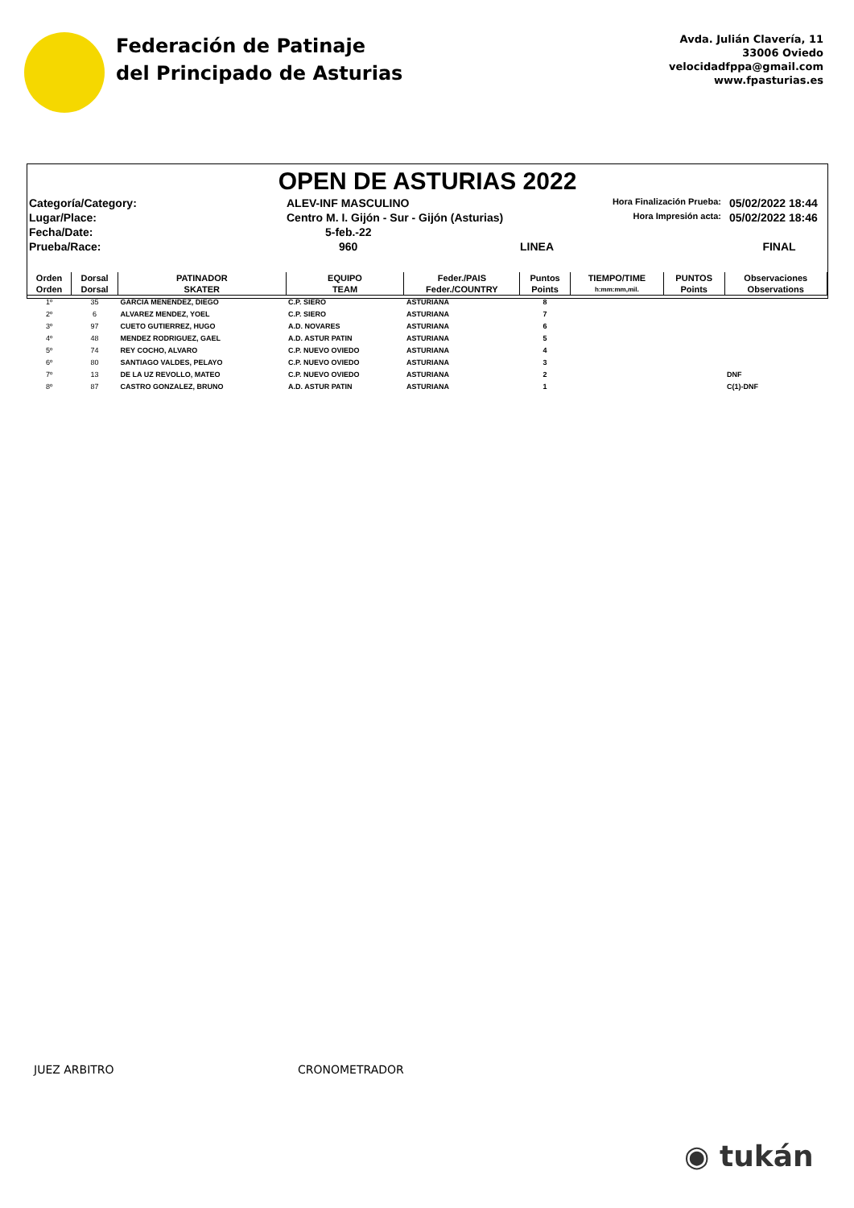Federación de Patinaje
del Principado de Asturias
Avda. Julián Clavería, 11
33006 Oviedo
velocidadfppa@gmail.com
www.fpasturias.es
OPEN DE ASTURIAS 2022
Categoría/Category:
ALEV-INF MASCULINO
Hora Finalización Prueba:
05/02/2022 18:44
Lugar/Place:
Centro M. I. Gijón - Sur - Gijón (Asturias)
Hora Impresión acta:
05/02/2022 18:46
Fecha/Date:
5-feb.-22
Prueba/Race:
960
LINEA
FINAL
| Orden | Dorsal | PATINADOR | EQUIPO | Feder./PAIS | Puntos | TIEMPO/TIME | PUNTOS | Observaciones |
| --- | --- | --- | --- | --- | --- | --- | --- | --- |
| Orden | Dorsal | SKATER | TEAM | Feder./COUNTRY | Points | h:mm:mm,mil. | Points | Observations |
| 1º | 35 | GARCIA MENENDEZ, DIEGO | C.P. SIERO | ASTURIANA | 8 | | | |
| 2º | 6 | ALVAREZ MENDEZ, YOEL | C.P. SIERO | ASTURIANA | 7 | | | |
| 3º | 97 | CUETO GUTIERREZ, HUGO | A.D. NOVARES | ASTURIANA | 6 | | | |
| 4º | 48 | MENDEZ RODRIGUEZ, GAEL | A.D. ASTUR PATIN | ASTURIANA | 5 | | | |
| 5º | 74 | REY COCHO, ALVARO | C.P. NUEVO OVIEDO | ASTURIANA | 4 | | | |
| 6º | 80 | SANTIAGO VALDES, PELAYO | C.P. NUEVO OVIEDO | ASTURIANA | 3 | | | |
| 7º | 13 | DE LA UZ REVOLLO, MATEO | C.P. NUEVO OVIEDO | ASTURIANA | 2 | | | DNF |
| 8º | 87 | CASTRO GONZALEZ, BRUNO | A.D. ASTUR PATIN | ASTURIANA | 1 | | | C(1)-DNF |
JUEZ ARBITRO CRONOMETRADOR
◉ tukán